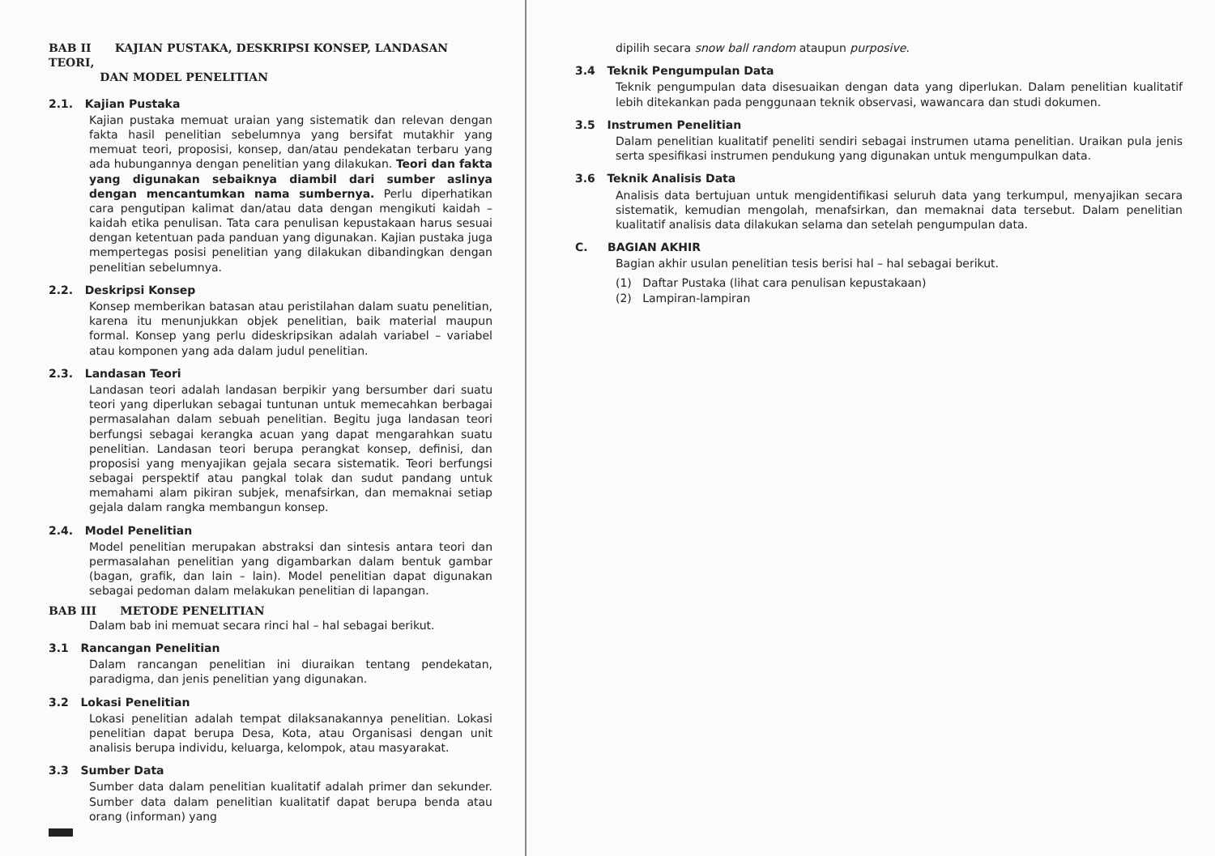BAB II KAJIAN PUSTAKA, DESKRIPSI KONSEP, LANDASAN TEORI,
DAN MODEL PENELITIAN
2.1. Kajian Pustaka
Kajian pustaka memuat uraian yang sistematik dan relevan dengan fakta hasil penelitian sebelumnya yang bersifat mutakhir yang memuat teori, proposisi, konsep, dan/atau pendekatan terbaru yang ada hubungannya dengan penelitian yang dilakukan. Teori dan fakta yang digunakan sebaiknya diambil dari sumber aslinya dengan mencantumkan nama sumbernya. Perlu diperhatikan cara pengutipan kalimat dan/atau data dengan mengikuti kaidah – kaidah etika penulisan. Tata cara penulisan kepustakaan harus sesuai dengan ketentuan pada panduan yang digunakan. Kajian pustaka juga mempertegas posisi penelitian yang dilakukan dibandingkan dengan penelitian sebelumnya.
2.2. Deskripsi Konsep
Konsep memberikan batasan atau peristilahan dalam suatu penelitian, karena itu menunjukkan objek penelitian, baik material maupun formal. Konsep yang perlu dideskripsikan adalah variabel – variabel atau komponen yang ada dalam judul penelitian.
2.3. Landasan Teori
Landasan teori adalah landasan berpikir yang bersumber dari suatu teori yang diperlukan sebagai tuntunan untuk memecahkan berbagai permasalahan dalam sebuah penelitian. Begitu juga landasan teori berfungsi sebagai kerangka acuan yang dapat mengarahkan suatu penelitian. Landasan teori berupa perangkat konsep, definisi, dan proposisi yang menyajikan gejala secara sistematik. Teori berfungsi sebagai perspektif atau pangkal tolak dan sudut pandang untuk memahami alam pikiran subjek, menafsirkan, dan memaknai setiap gejala dalam rangka membangun konsep.
2.4. Model Penelitian
Model penelitian merupakan abstraksi dan sintesis antara teori dan permasalahan penelitian yang digambarkan dalam bentuk gambar (bagan, grafik, dan lain – lain). Model penelitian dapat digunakan sebagai pedoman dalam melakukan penelitian di lapangan.
BAB III METODE PENELITIAN
Dalam bab ini memuat secara rinci hal – hal sebagai berikut.
3.1 Rancangan Penelitian
Dalam rancangan penelitian ini diuraikan tentang pendekatan, paradigma, dan jenis penelitian yang digunakan.
3.2 Lokasi Penelitian
Lokasi penelitian adalah tempat dilaksanakannya penelitian. Lokasi penelitian dapat berupa Desa, Kota, atau Organisasi dengan unit analisis berupa individu, keluarga, kelompok, atau masyarakat.
3.3 Sumber Data
Sumber data dalam penelitian kualitatif adalah primer dan sekunder. Sumber data dalam penelitian kualitatif dapat berupa benda atau orang (informan) yang
dipilih secara snow ball random ataupun purposive.
3.4 Teknik Pengumpulan Data
Teknik pengumpulan data disesuaikan dengan data yang diperlukan. Dalam penelitian kualitatif lebih ditekankan pada penggunaan teknik observasi, wawancara dan studi dokumen.
3.5 Instrumen Penelitian
Dalam penelitian kualitatif peneliti sendiri sebagai instrumen utama penelitian. Uraikan pula jenis serta spesifikasi instrumen pendukung yang digunakan untuk mengumpulkan data.
3.6 Teknik Analisis Data
Analisis data bertujuan untuk mengidentifikasi seluruh data yang terkumpul, menyajikan secara sistematik, kemudian mengolah, menafsirkan, dan memaknai data tersebut. Dalam penelitian kualitatif analisis data dilakukan selama dan setelah pengumpulan data.
C. BAGIAN AKHIR
Bagian akhir usulan penelitian tesis berisi hal – hal sebagai berikut.
(1) Daftar Pustaka (lihat cara penulisan kepustakaan)
(2) Lampiran-lampiran